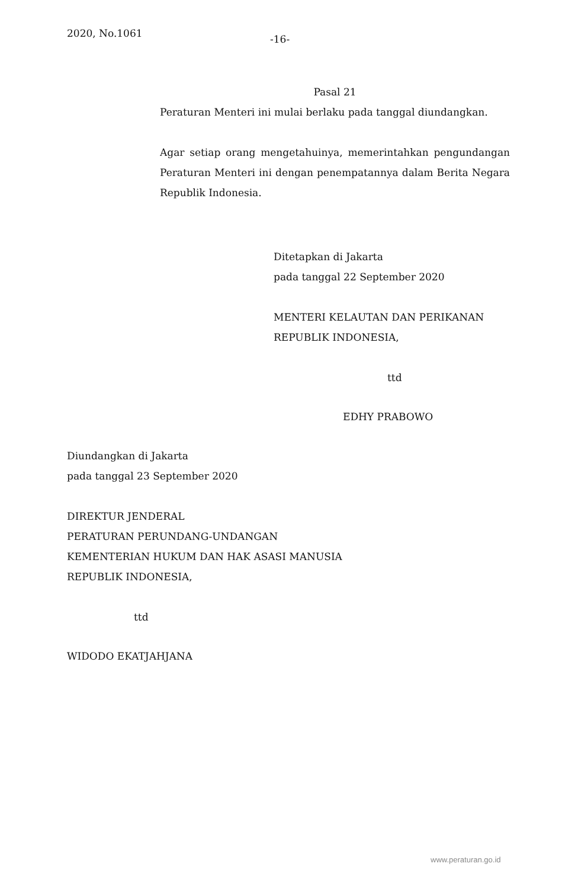2020, No.1061
-16-
Pasal 21
Peraturan Menteri ini mulai berlaku pada tanggal diundangkan.
Agar setiap orang mengetahuinya, memerintahkan pengundangan Peraturan Menteri ini dengan penempatannya dalam Berita Negara Republik Indonesia.
Ditetapkan di Jakarta
pada tanggal 22 September 2020
MENTERI KELAUTAN DAN PERIKANAN
REPUBLIK INDONESIA,
ttd
EDHY PRABOWO
Diundangkan di Jakarta
pada tanggal 23 September 2020
DIREKTUR JENDERAL
PERATURAN PERUNDANG-UNDANGAN
KEMENTERIAN HUKUM DAN HAK ASASI MANUSIA
REPUBLIK INDONESIA,
ttd
WIDODO EKATJAHJANA
www.peraturan.go.id